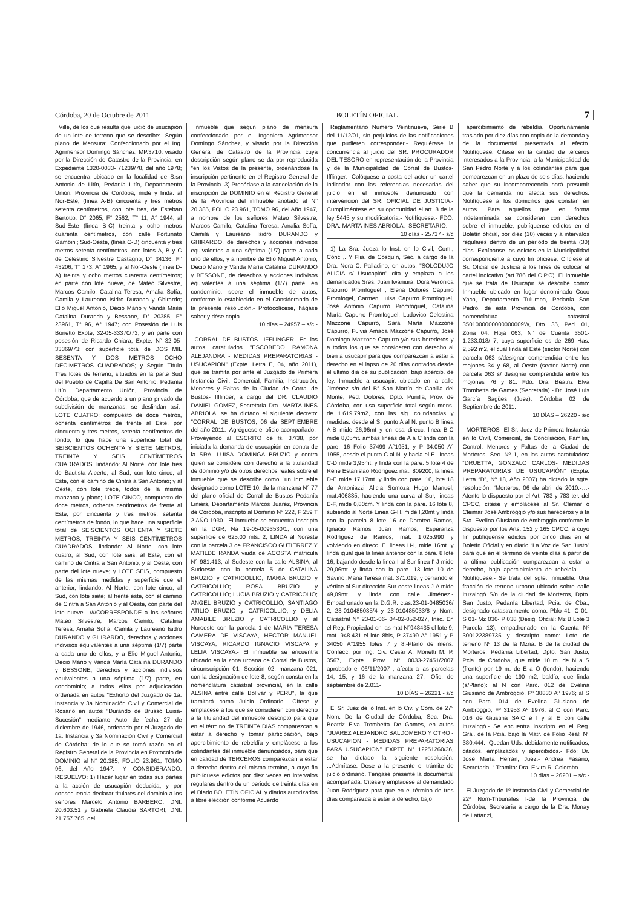Córdoba, 20 de Octubre de 2011 BOLETÍN OFICIAL 7
Ville, de los que resulta que juicio de usucapión de un lote de terreno que se describe:- Según plano de Mensura: Confeccionado por el Ing. Agrimensor Domingo Sánchez, MP.3710, visado por la Dirección de Catastro de la Provincia, en Expediente 1320-0033- 71239/78, del año 1978; se encuentra ubicado en la localidad de S.sn Antonio de Litín, Pedanía Litín, Departamento Unión, Provincia de Córdoba; mide y linda: al Nor-Este, (línea A-B) cincuenta y tres metros setenta centímetros, con lote tres, de Esteban Bertotto, D° 2065, F° 2562, T° 11, A° 1944; al Sud-Este (línea B-C) treinta y ocho metros cuarenta centímetros, con calle Fortunato Gambini; Sud-Oeste, (línea C-D) cincuenta y tres metros setenta centímetros, con lotes A, B y C de Celestino Silvestre Castagno, D° 34136, F° 43206, T° 173, A° 1965; y al Nor-Oeste (línea D-A) treinta y ocho metros cuarenta centímetros; en parte con lote nueve, de Mateo Silvestre, Marcos Camilo, Catalina Teresa, Amalia Sofía, Camila y Laureano Isidro Durando y Ghirardo; Elio Miguel Antonio, Decio Mario y Vanda Maiía Catalina Durando y Bessone, D° 20385, F° 23961, T° 96, A° 1947; con Posesión de Luis Bonetto Expte, 32-05-33370/73; y en parte con posesión de Ricardo Chiara, Expte. N° 32-05-33369/73; con superficie total de DOS MIL SESENTA Y DOS METROS OCHO DECIMETROS CUADRADOS; y Según Título Tres lotes de terreno, situados en la parte Sud del Pueblo de Capilla De San Antonio, Pedanía Litín, Departamento Unión, Provincia de Córdoba, que de acuerdo a un plano privado de subdivisión de manzanas, se deslindan así:- LOTE CUATRO: compuesto de doce metros, ochenta centímetros de frente al Este, por cincuenta y tres metros, setenta centímetros de fondo, lo que hace una superficie total de SEISCIENTOS OCHENTA Y SIETE METROS, TREINTA Y SEIS CENTÍMETROS CUADRADOS, lindando: Al Norte, con lote tres de Bautista Alberto; al Sud, con lote cinco; al Este, con el camino de Cintra a San Antonio; y al Oeste, con lote trece, todos de la misma manzana y plano; LOTE CINCO, compuesto de doce metros, ochenta centímetros de frente al Este, por cincuenta y tres metros, setenta centímetros de fondo, lo que hace una superficie total de SEISCIENTOS OCHENTA Y SIETE METROS, TREINTA Y SEIS CENTÍMETROS CUADRADOS, lindando: Al Norte, con lote cuatro; al Sud, con lote seis; al Este, con el camino de Cintra a San Antonio; y al Oeste, con parte del lote nueve; y LOTE SEIS, compuesto de las mismas medidas y superficie que el anterior, lindando: Al Norte, con lote cinco; al Sud, con lote siete; al frente este, con el camino de Cintra a San Antonio y al Oeste, con parte del lote nueve.- ////CORRESPONDE a los señores Mateo Silvestre, Marcos Camilo, Catalina Teresa, Amalia Sofía, Camila y Laureano Isidro DURANDO y GHIRARDO, derechos y acciones indivisos equivalentes a una séptima (1/7) parte a cada uno de ellos; y a Elio Miguel Antonio, Decio Mario y Vanda María Catalina DURANDO y BESSONE, derechos y acciones indivisos equivalentes a una séptima (1/7) parte, en condominio; a todos ellos por adjudicación ordenada en autos "Exhorto del Juzgado de 1a. Instancia y 3a Nominación Civil y Comercial de Rosario en autos "Durando de Brusso Luisa-Sucesión" mediante Auto de fecha 27 de diciembre de 1946, ordenado por el Juzgado de 1a. Instancia y 3a Nominación Civil y Comercial de Córdoba; de lo que se tomó razón en el Registro General de la Provincia en Protocolo de DOMINIO al N° 20.385, FOLIO 23.961, TOMO 96, del Año 1947.- Y CONSIDERANDO: RESUELVO: 1) Hacer lugar en todas sus partes a la acción de usucapión deducida, y por consecuencia declarar titulares del dominio a los señores Marcelo Antonio BARBERO, DNI. 20.603.51 y Gabriela Claudia SARTORI, DNI. 21.757.765, del
inmueble que según plano de mensura confeccionado por el Ingeniero Agrimensor Domingo Sánchez, y visado por la Dirección General de Catastro de la Provincia cuya descripción según plano se da por reproducida "en los Vistos de la presente, ordenándose la inscripción pertinente en el Registro General de la Provincia. 3) Precédase a la cancelación de la inscripción de DOMINIO en el Registro General de la Provincia del inmueble anotado al N° 20.385, FOLIO 23.961, TOMO 96, del Año 1947, a nombre de los señores Mateo Silvestre, Marcos Camilo, Catalina Teresa, Amalia Sofía, Camila y Laureano Isidro DURANDO y GHIRARDO, de derechos y acciones indivisos equivalentes a una séptima (1/7) parte a cada uno de ellos; y a nombre de Elio Miguel Antonio, Decio Mario y Vanda María Catalina DURANDO y BESSONE, de derechos y acciones indivisos equivalentes a una séptima (1/7) parte, en condominio, sobre el inmueble de autos; conforme lo establecido en el Considerando de la presente resolución.- Protocolícese, hágase saber y dése copia.-
10 días – 24957 – s/c.-
CORRAL DE BUSTOS- IFFLINGER. En los autos caratulados "ESCOBEDO RAMONA ALEJANDRA - MEDIDAS PREPARATORIAS - USUCAPION" (Expte. Letra E, 04, año 2011), que se tramita por ante el Juzgado de Primera Instancia Civil, Comercial, Familia, Instrucción, Menores y Faltas de la Ciudad de Corral de Bustos- Ifflinger, a cargo del DR. CLAUDIO DANIEL GOMEZ, Secretaria Dra. MARTA INES ABRIOLA, se ha dictado el siguiente decreto: "CORRAL DE BUSTOS, 06 de SEPTIEMBRE del año 2011.- Agréguese el oficio acompañado.- Proveyendo al ESCRITO de fs. 37/38, por iniciada la demanda de usucapión en contra de la SRA. LUISA DOMINGA BRUZIO y contra quien se considere con derecho a la titularidad de dominio y/o de otros derechos reales sobre el inmueble que se describe como "un inmueble designado como LOTE 10, de la manzana N° 77 del plano oficial de Corral de Bustos Pedanía Liniers, Departamento Marcos Juárez, Provincia de Córdoba, inscripto al Dominio N° 222, F 259 T 2 AÑO 1930.- El inmueble se encuentra inscripto en la DGR, Na 19-05-0093530/1, con una superficie de 625,00 mts. 2, LINDA al Noreste con la parcela 3 de FRANCISCO GUTIERREZ Y MATILDE RANDA viuda de ACOSTA matrícula N° 981.413; al Sudeste con la calle ALSINA; al Sudoeste con la parcela 5 de CATALINA BRUZIO y CATRICOLLIO; MARIA BRUZIO y CATRICOLLIO; ROSA BRUZIO y CATRICOLLIO; LUCIA BRUZIO y CATRICOLIO; ANGEL BRUZIO y CATRICOLLIO; SANTIAGO ATILIO BRUZIO y CATRICOLLIO; y DELIA AMABILE BRUZIO y CATRICOLLIO y al Noroeste con la parcela 1 de MARIA TERESA CAMERA DE VISCAYA, HECTOR MANUEL VISCAYA, RICARDO IGNACIO VISCAYA y LELIA VISCAYA.- El inmueble se encuentra ubicado en la zona urbana de Corral de Bustos, circunscripción 01, Sección 02, manzana 021, con la designación de lote 8, según consta en la nomenclatura catastral provincial, en la calle ALSINA entre calle Bolívar y PERU", la que tramitará como Juicio Ordinario.- Cítese y emplácese a los que se consideren con derecho a la titularidad del inmueble descripto para que en el término de TREINTA DIAS comparezcan a estar a derecho y tomar participación, bajo apercibimiento de rebeldía y emplácese a los colindantes del inmueble denunciados, para que en calidad de TERCEROS comparezcan a estar a derecho dentro del mismo termino, a cuyo fin publíquese edictos por diez veces en intervalos regulares dentro de un periodo de treinta días en el Diario BOLETÍN OFICIAL y diarios autorizados a libre elección conforme Acuerdo
Reglamentario Numero Veintinueve, Serie B del 11/12/01, sin perjuicios de las notificaciones que pudieren corresponder.- Requiérase la concurrencia al juicio del SR. PROCURADOR DEL TESORO en representación de la Provincia y de la Municipalidad de Corral de Bustos-Ifflinger.- Colóquese a costa del actor un cartel indicador con las referencias necesarias del juicio en el inmueble denunciado con intervención del SR. OFICIAL DE JUSTICIA.- Cumpliméntese en su oportunidad el art. 8 de la ley 5445 y su modificatoria.- Notifíquese.- FDO: DRA. MARTA INES ABRIOLA.- SECRETARIO.-
10 días - 25737 - s/c
1) La Sra. Jueza lo Inst. en lo Civil, Com., Concil,. Y Flia. de Cosquín, Sec. a cargo de la Dra. Nora C. Palladino, en autos: "SOLODUJO ALICIA s/ Usucapión" cita y emplaza a los demandados Sres. Juan Iwaniura, Dora Verónica Capurro Promfoguel , Elena Dolores Capurro Promfogel, Carmen Luisa Capurro Promfoguel, José Antonio Capurro Promfoguel, Catalina María Capurro Promfoguel, Ludovico Celestina Mazzone Capurro, Sara María Mazzone Capurro, Fulvia Amada Mazzone Capurro, José Domingo Mazzone Capurro y/o sus herederos y a todos los que se consideren con derecho al bien a usucapir para que comparezcan a estar a derecho en el lapso de 20 días contados desde el último día de su publicación, bajo apercib. de ley. Inmueble a usucapir: ubicado en la calle Jiménez s/n del B° San Martín de Capilla del Monte, Ped. Dolores, Dpto. Punilla, Prov. de Córdoba, con usa superficie total según mens. de 1.619,79m2, con las sig. colindancias y medidas: desde el S. punto A al N. punto B linea A-B mide 26,96mt y en esa direcc. linea B-C mide 8,05mt. ambas lineas de A a C linda con la pare. 16 Folio 37499 A°1951, y P 34.050 A° 1955, desde el punto C al N. y hacia el E. lineas C-D mide 3,95mt. y linda con la pare. 5 lote 4 de Rene Estanislao Rodríguez mat. 809200, la linea D-E mide 17,17mt. y linda con pare. 16, lote 18 de Antoniazzi Alicia Somoza Hugo Manuel, mat.406835, haciendo una curva al Sur, lineas E-F, mide 0,80cm. Y linda con la pare. 16 lote 8, subiendo al Norte Linea G-H, mide l,20mt y linda con la parcela 8 lote 16 de Doroteo Ramos, Ignacio Ramos Juan Ramos, Esperanza Rodríguez de Ramos, mat. 1.025.990 y volviendo en direcc. E. lineas H-I, mide 16mt. y linda igual que la linea anterior con la pare. 8 lote 16, bajando desde la linea I al Sur linea I'-J mide 29,06mt. y linda con la pare. 13 lote 10 de Savino ;Maria Teresa mat. 371.019, y cerrando el vértice al Sur dirección Sur oeste lineas J-A mide 49,09mt. y linda con calle Jiménez.- Empadronado en la D.G.R. ctas.23-01-0485036/ 2, 23-010485035/4 y 23-010485033/8 y Nom. Catastral N° 23-01-06- 04-02-052-027, Insc. En el Reg. Propiedad en las mat N°948435 el lote 9, mat. 948.431 el lote 8bis, P 37499 A° 1951 y P 34050 A°1955 lotes 7 y 8.-Plano de mens. Confecc. por Ing. Civ. Cesar A. Monetti M: P. 3567, Expte. Prov. N° 0033-27451/2007 aprobado el 06/11/2007 , afecta a las parcelas 14, 15, y 16 de la manzana 27.- Ofic. de septiembre de 2.011-
10 DÍAS – 26221 - s/c
El Sr. Juez de lo Inst. en lo Civ. y Com. de 27° Nom. De la Ciudad de Córdoba, Sec. Dra. Beatriz Elva Trombetta De Games, en autos "JUAREZ ALEJANDRO BALDOMERO Y OTRO - USUCAPION - MEDIDAS PREPARATORIAS PARA USUCAPION" EXPTE N° 12251260/36, se ha dictado la siguiente resolución: ...Admítase. Dese a la presente el trámite de juicio ordinario. Téngase presente la documental acompañada. Cítese y emplácese al demandado Juan Rodríguez para que en el término de tres días comparezca a estar a derecho, bajo
apercibimiento de rebeldía. Oportunamente traslado por diez días con copia de la demanda y de la documental presentada al efecto. Notifíquese. Cítese en la calidad de terceros interesados a la Provincia, a la Municipalidad de San Pedro Norte y a los colindantes para que comparezcan en un plazo de seis días, haciendo saber que su incomparecencia hará presumir que la demanda no afecta sus derechos. Notifíquese a los domicilios que constan en autos. Para aquellos que en forma indeterminada se consideren con derechos sobre el inmueble, publíquense edictos en el Boletín oficial, por diez (10) veces y a intervalos regulares dentro de un período de treinta (30) días. Exhíbanse los edictos en la Municipalidad correspondiente a cuyo fin ofíciese. Ofíciese al Sr. Oficial de Justicia a los fines de colocar el cartel indicativo (art.786 del C.P.C). El inmueble que se trata de Usucapir se describe como: Inmueble ubicado en lugar denominado Coco Yaco, Departamento Tulumba, Pedanía San Pedro, de esta Provincia de Córdoba, con nomenclatura catastral 3501000000000000009W, Dto. 35, Ped. 01, Zona 04, Hoja 063, N° de Cuenta 3501-1.233.018/ 7, cuya superficie es de 269 Has. 2,592 m2, el cual linda al Este (sector Norte) con parcela 063 s/designar comprendida entre los mojones 34 y 68, al Oeste (sector Norte) con parcela 063 s/ designar comprendida entre los mojones 76 y 81. Fdo: Dra. Beatriz Elva Trombetta de Games (Secretaria) - Dr. José Luis García Sagües (Juez). Córdoba 02 de Septiembre de 2011.-
10 DÍAS – 26220 - s/c
MORTEROS- El Sr. Juez de Primera Instancia en lo Civil, Comercial, de Conciliación, Familia, Control, Menores y Faltas de la Ciudad de Morteros, Sec. Nº 1, en los autos caratulados: “DRUETTA, GONZALO CARLOS- MEDIDAS PREPARATORIAS DE USUCAPIÓN” (Expte. Letra “D”, Nº 18, Año 2007) ha dictado la sgte. resolución: “Morteros, 06 de abril de 2010.-…- Atento lo dispuesto por el Art. 783 y 783 ter. del CPCC, cítese y emplácese al Sr. Clemar ó Cleimar José Ambroggio y/o sus herederos y a la Sra. Evelina Giusiano de Ambroggio conforme lo dispuesto por los Arts. 152 y 165 CPCC, a cuyo fin publíquense edictos por cinco días en el Boletín Oficial y en diario “La Voz de San Justo” para que en el término de veinte días a partir de la última publicación comparezcan a estar a derecho, bajo apercibimiento de rebeldía.-….- Notifíquese.- Se trata del sgte. inmueble: Una fracción de terreno urbano ubicado sobre calle Ituzaingó S/n de la ciudad de Morteros, Dpto. San Justo, Pedanía Libertad, Pcia. de Cba., designado catastralmente como: Pblo 41- C 01- S 01- Mz 036- P 038 (Desig. Oficial: Mz B Lote 3 Parcela 13), empadronado en la Cuenta Nº 300122389735 y descripto como: Lote de terreno Nº 13 de la Mzna. B de la ciudad de Morteros, Pedanía Libertad, Dpto. San Justo, Pcia. de Córdoba, que mide 10 m. de N a S (frente) por 19 m. de E a O (fondo), haciendo una superficie de 190 m2, baldío, que linda (s/Plano): al N con Parc. 012 de Evelina Giusiano de Ambroggio, Fº 38830 Aº 1976; al S con Parc. 014 de Evelina Giusiano de Ambroggio, Fº 31953 Aº 1976; al O con Parc. 016 de Giustina SAIC e I y al E con calle Ituzaingó.- Se encuentra inscripto en el Reg. Gral. de la Pcia. bajo la Matr. de Folio Real: Nº 380.444.- Quedan Uds. debidamente notificados, citados, emplazados y apercibidos.- Fdo: Dr. José María Herrán, Juez.- Andrea Fasano, Secretaria.-“ Tramita: Dra. Elvira R. Colombo.-
10 días – 26201 – s/c.-
El Juzgado de 1º Instancia Civil y Comercial de 22ª Nom-Tribunales I-de la Provincia de Córdoba, Secretaria a cargo de la Dra. Monay de Lattanzi,